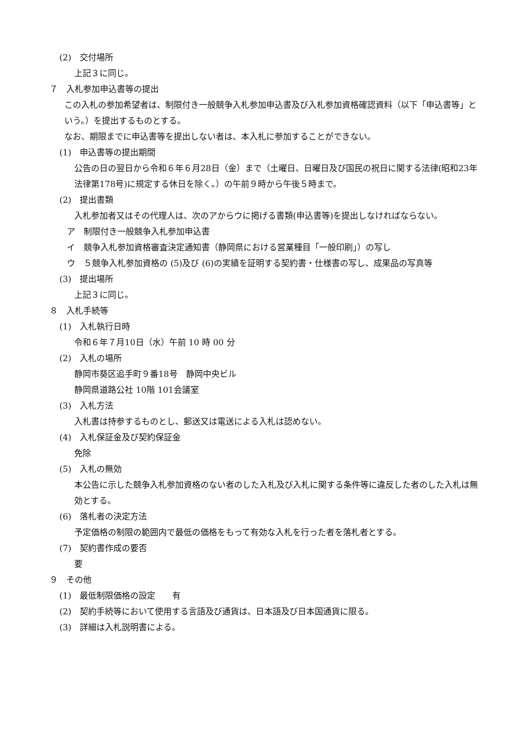(2)　交付場所
上記３に同じ。
７　入札参加申込書等の提出
この入札の参加希望者は、制限付き一般競争入札参加申込書及び入札参加資格確認資料（以下「申込書等」という。）を提出するものとする。
なお、期限までに申込書等を提出しない者は、本入札に参加することができない。
(1)　申込書等の提出期間
公告の日の翌日から令和６年６月28日（金）まで（土曜日、日曜日及び国民の祝日に関する法律(昭和23年法律第178号)に規定する休日を除く。）の午前９時から午後５時まで。
(2)　提出書類
入札参加者又はその代理人は、次のアからウに掲げる書類(申込書等)を提出しなければならない。
ア　制限付き一般競争入札参加申込書
イ　競争入札参加資格審査決定通知書（静岡県における営業種目「一般印刷」）の写し
ウ　５競争入札参加資格の (5)及び (6)の実績を証明する契約書・仕様書の写し、成果品の写真等
(3)　提出場所
上記３に同じ。
８　入札手続等
(1)　入札執行日時
令和６年７月10日（水）午前 10 時 00 分
(2)　入札の場所
静岡市葵区追手町９番18号　静岡中央ビル
静岡県道路公社 10階 101会議室
(3)　入札方法
入札書は持参するものとし、郵送又は電送による入札は認めない。
(4)　入札保証金及び契約保証金
免除
(5)　入札の無効
本公告に示した競争入札参加資格のない者のした入札及び入札に関する条件等に違反した者のした入札は無効とする。
(6)　落札者の決定方法
予定価格の制限の範囲内で最低の価格をもって有効な入札を行った者を落札者とする。
(7)　契約書作成の要否
要
９　その他
(1)　最低制限価格の設定　　有
(2)　契約手続等において使用する言語及び通貨は、日本語及び日本国通貨に限る。
(3)　詳細は入札説明書による。